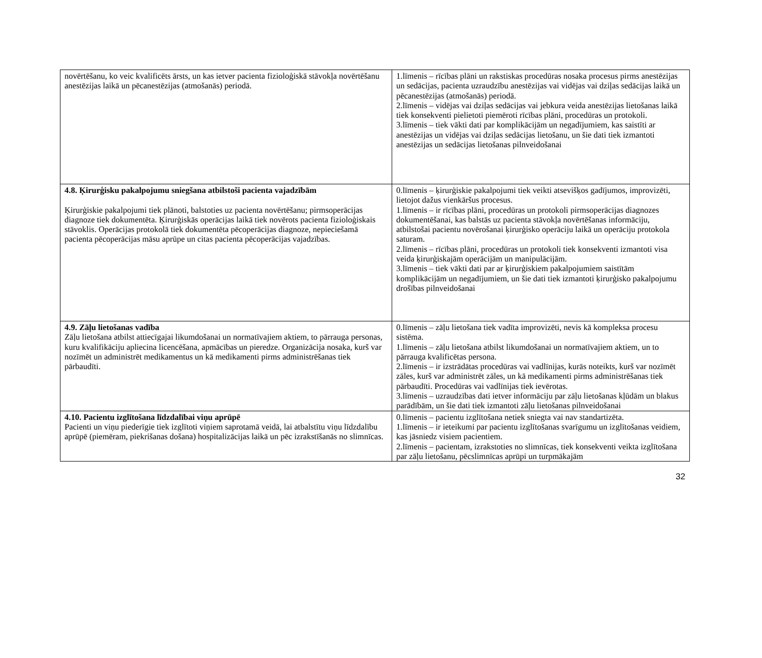| novērtēšanu, ko veic kvalificēts ārsts, un kas ietver pacienta fizioloģiskā stāvokļa novērtēšanu anestēzijas laikā un pēcanestēzijas (atmošanās) periodā. | 1.līmenis – rīcības plāni un rakstiskas procedūras nosaka procesus pirms anestēzijas un sedācijas, pacienta uzraudzību anestēzijas vai vidējas vai dziļas sedācijas laikā un pēcanestēzijas (atmošanās) periodā. 2.līmenis – vidējas vai dziļas sedācijas vai jebkura veida anestēzijas lietošanas laikā tiek konsekventi pielietoti piemēroti rīcības plāni, procedūras un protokoli. 3.līmenis – tiek vākti dati par komplikācijām un negadījumiem, kas saistīti ar anestēzijas un vidējas vai dziļas sedācijas lietošanu, un šie dati tiek izmantoti anestēzijas un sedācijas lietošanas pilnveidošanai |
| 4.8. Ķirurģisku pakalpojumu sniegšana atbilstoši pacienta vajadzībām Ķirurģiskie pakalpojumi tiek plānoti, balstoties uz pacienta novērtēšanu; pirmsoperācijas diagnoze tiek dokumentēta. Ķirurģiskās operācijas laikā tiek novērots pacienta fizioloģiskais stāvoklis. Operācijas protokolā tiek dokumentēta pēcoperācijas diagnoze, nepieciešamā pacienta pēcoperācijas māsu aprūpe un citas pacienta pēcoperācijas vajadzības. | 0.līmenis – ķirurģiskie pakalpojumi tiek veikti atsevišķos gadījumos, improvizēti, lietojot dažus vienkāršus procesus. 1.līmenis – ir rīcības plāni, procedūras un protokoli pirmsoperācijas diagnozes dokumentēšanai, kas balstās uz pacienta stāvokļa novērtēšanas informāciju, atbilstošai pacientu novērošanai ķirurģisko operāciju laikā un operāciju protokola saturam. 2.līmenis – rīcības plāni, procedūras un protokoli tiek konsekventi izmantoti visa veida ķirurģiskajām operācijām un manipulācijām. 3.līmenis – tiek vākti dati par ar ķirurģiskiem pakalpojumiem saistītām komplikācijām un negadījumiem, un šie dati tiek izmantoti ķirurģisko pakalpojumu drošības pilnveidošanai |
| 4.9. Zāļu lietošanas vadība Zāļu lietošana atbilst attiecīgajai likumdošanai un normatīvajiem aktiem, to pārrauga personas, kuru kvalifikāciju apliecina licencēšana, apmācības un pieredze. Organizācija nosaka, kurš var nozīmēt un administrēt medikamentus un kā medikamenti pirms administrēšanas tiek pārbaudīti. | 0.līmenis – zāļu lietošana tiek vadīta improvizēti, nevis kā kompleksa procesu sistēma. 1.līmenis – zāļu lietošana atbilst likumdošanai un normatīvajiem aktiem, un to pārrauga kvalificētas persona. 2.līmenis – ir izstrādātas procedūras vai vadlīnijas, kurās noteikts, kurš var nozīmēt zāles, kurš var administrēt zāles, un kā medikamenti pirms administrēšanas tiek pārbaudīti. Procedūras vai vadlīnijas tiek ievērotas. 3.līmenis – uzraudzības dati ietver informāciju par zāļu lietošanas kļūdām un blakus parādībām, un šie dati tiek izmantoti zāļu lietošanas pilnveidošanai |
| 4.10. Pacientu izglītošana līdzdalībai viņu aprūpē Pacienti un viņu piederīgie tiek izglītoti viņiem saprotamā veidā, lai atbalstītu viņu līdzdalību aprūpē (piemēram, piekrišanas došana) hospitalizācijas laikā un pēc izrakstīšanās no slimnīcas. | 0.līmenis – pacientu izglītošana netiek sniegta vai nav standartizēta. 1.līmenis – ir ieteikumi par pacientu izglītošanas svarīgumu un izglītošanas veidiem, kas jāsniedz visiem pacientiem. 2.līmenis – pacientam, izrakstoties no slimnīcas, tiek konsekventi veikta izglītošana par zāļu lietošanu, pēcslimnīcas aprūpi un turpmākajām |
32